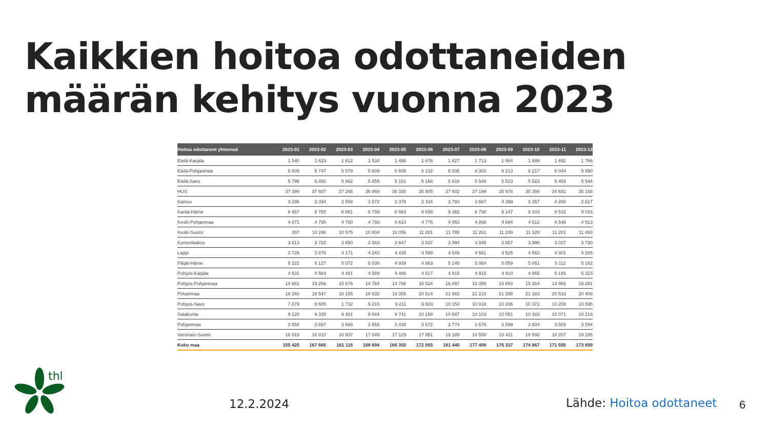Kaikkien hoitoa odottaneiden määrän kehitys vuonna 2023
| Hoitoa odottaneet yhteensä | 2023-01 | 2023-02 | 2023-03 | 2023-04 | 2023-05 | 2023-06 | 2023-07 | 2023-08 | 2023-09 | 2023-10 | 2023-11 | 2023-12 |
| --- | --- | --- | --- | --- | --- | --- | --- | --- | --- | --- | --- | --- |
| Etelä-Karjala | 1 540 | 1 623 | 1 612 | 1 534 | 1 495 | 1 676 | 1 827 | 1 713 | 1 564 | 1 599 | 1 692 | 1 766 |
| Etelä-Pohjanmaa | 5 809 | 5 747 | 5 579 | 5 609 | 5 608 | 6 132 | 6 535 | 6 303 | 6 213 | 6 217 | 6 044 | 5 990 |
| Etelä-Savo | 5 796 | 5 850 | 5 862 | 5 855 | 5 151 | 5 168 | 5 618 | 5 546 | 5 523 | 5 523 | 5 403 | 5 544 |
| HUS | 37 390 | 37 607 | 37 266 | 36 869 | 36 330 | 35 805 | 37 602 | 37 199 | 35 978 | 35 356 | 34 682 | 35 158 |
| Kainuu | 3 296 | 3 394 | 3 558 | 3 572 | 3 376 | 3 334 | 3 793 | 3 667 | 4 399 | 3 357 | 4 280 | 2 617 |
| Kanta-Häme | 8 457 | 8 755 | 8 861 | 8 739 | 8 563 | 8 656 | 9 362 | 8 730 | 9 147 | 9 103 | 8 532 | 9 016 |
| Keski-Pohjanmaa | 4 871 | 4 795 | 4 780 | 4 793 | 4 610 | 4 776 | 4 953 | 4 868 | 4 694 | 4 612 | 4 548 | 4 513 |
| Keski-Suomi | 357 | 10 246 | 10 575 | 10 804 | 10 056 | 11 281 | 11 788 | 11 261 | 11 249 | 11 328 | 11 201 | 11 493 |
| Kymenlaakso | 3 813 | 3 722 | 3 650 | 3 563 | 3 647 | 3 837 | 3 994 | 3 945 | 3 857 | 3 996 | 3 027 | 3 730 |
| Lappi | 3 726 | 3 876 | 4 171 | 4 243 | 4 435 | 4 598 | 4 549 | 4 561 | 4 525 | 4 562 | 4 401 | 4 285 |
| Päijät-Häme | 5 222 | 5 127 | 5 072 | 5 039 | 4 939 | 4 863 | 5 140 | 5 084 | 5 059 | 5 061 | 5 112 | 5 162 |
| Pohjois-Karjala | 4 631 | 4 584 | 4 481 | 4 589 | 4 486 | 4 517 | 4 815 | 4 915 | 4 910 | 4 955 | 5 185 | 5 323 |
| Pohjois-Pohjanmaa | 14 881 | 15 266 | 15 676 | 14 784 | 14 788 | 15 524 | 16 097 | 16 055 | 15 654 | 15 264 | 14 966 | 15 291 |
| Pirkanmaa | 18 260 | 18 547 | 18 155 | 18 632 | 19 355 | 20 514 | 21 563 | 21 210 | 21 288 | 21 183 | 20 533 | 20 409 |
| Pohjois-Savo | 7 879 | 8 685 | 1 732 | 9 218 | 9 211 | 9 603 | 10 154 | 10 018 | 10 206 | 10 372 | 10 208 | 10 595 |
| Satakunta | 9 120 | 9 335 | 9 481 | 9 644 | 9 741 | 10 158 | 10 687 | 10 103 | 10 051 | 10 183 | 10 071 | 10 218 |
| Pohjanmaa | 3 558 | 3 697 | 3 668 | 3 558 | 3 430 | 3 672 | 3 774 | 3 670 | 3 599 | 3 604 | 3 503 | 3 594 |
| Varsinais-Suomi | 16 819 | 16 810 | 16 937 | 17 849 | 17 129 | 17 951 | 19 189 | 18 558 | 18 421 | 18 592 | 18 207 | 19 195 |
| Koko maa | 155 425 | 167 666 | 161 116 | 168 894 | 166 350 | 172 065 | 181 440 | 177 406 | 176 337 | 174 867 | 171 595 | 173 899 |
thl
12.2.2024 Lähde: Hoitoa odottaneet 6